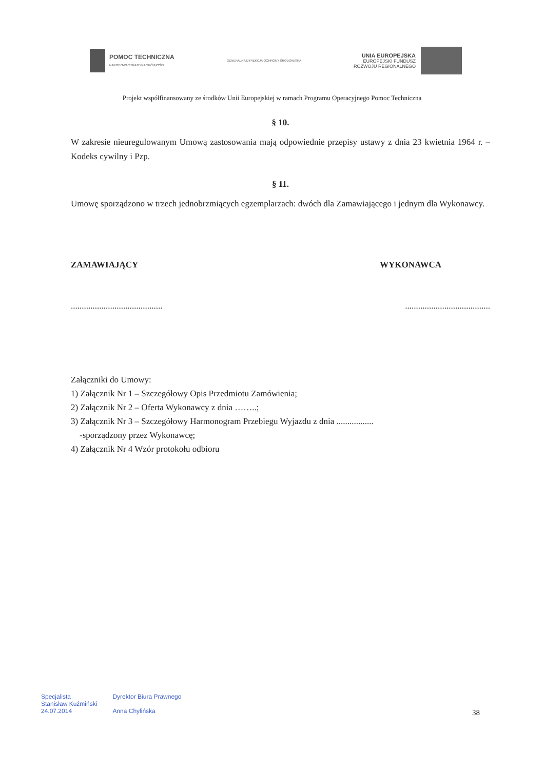POMOC TECHNICZNA
NARODOWA STRATEGIA SPÓJNOŚCI
GENERALNA DYREKCJA OCHRONY ŚRODOWISKA
UNIA EUROPEJSKA
EUROPEJSKI FUNDUSZ
ROZWOJU REGIONALNEGO
Projekt współfinansowany ze środków Unii Europejskiej w ramach Programu Operacyjnego Pomoc Techniczna
§ 10.
W zakresie nieuregulowanym Umową zastosowania mają odpowiednie przepisy ustawy z dnia 23 kwietnia 1964 r. – Kodeks cywilny i Pzp.
§ 11.
Umowę sporządzono w trzech jednobrzmiących egzemplarzach: dwóch dla Zamawiającego i jednym dla Wykonawcy.
ZAMAWIAJĄCY WYKONAWCA
.......................................... .......................................
Załączniki do Umowy:
1) Załącznik Nr 1 – Szczegółowy Opis Przedmiotu Zamówienia;
2) Załącznik Nr 2 – Oferta Wykonawcy z dnia ……..;
3) Załącznik Nr 3 – Szczegółowy Harmonogram Przebiegu Wyjazdu z dnia .................
-sporządzony przez Wykonawcę;
4) Załącznik Nr 4 Wzór protokołu odbioru
Specjalista
Stanisław Kuźmiński
24.07.2014
Dyrektor Biura Prawnego
Anna Chylińska
38